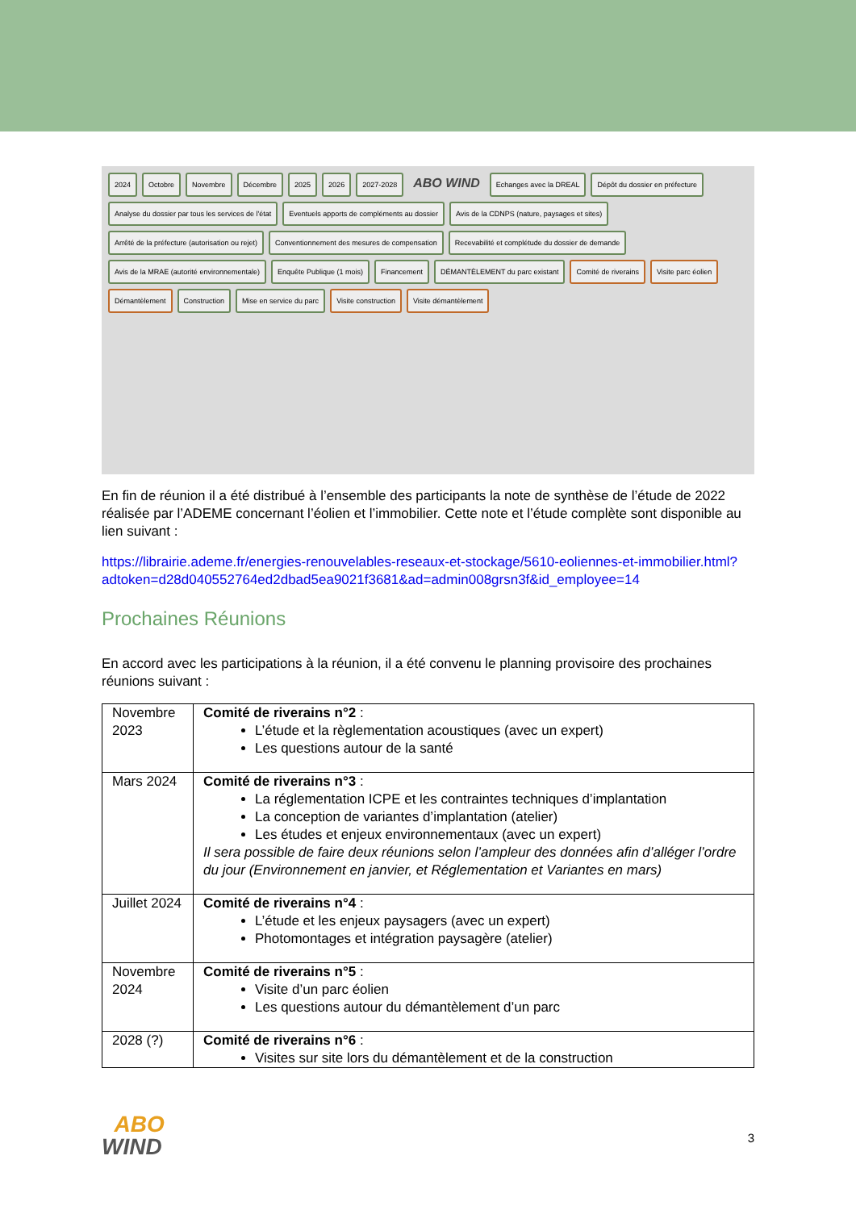2024 Octobre Novembre Décembre 2025 2026 2027-2028 ABO WIND Echanges avec la DREAL Dépôt du dossier en préfecture Analyse du dossier par tous les services de l'état Eventuels apports de compléments au dossier Avis de la CDNPS (nature, paysages et sites) Arrêté de la préfecture (autorisation ou rejet) Conventionnement des mesures de compensation Recevabilité et complétude du dossier de demande Avis de la MRAE (autorité environnementale) Enquête Publique (1 mois) Financement DÉMANTÈLEMENT du parc existant Comité de riverains Visite parc éolien Démantèlement Construction Mise en service du parc Visite construction Visite démantèlement
En fin de réunion il a été distribué à l’ensemble des participants la note de synthèse de l’étude de 2022 réalisée par l’ADEME concernant l’éolien et l’immobilier. Cette note et l’étude complète sont disponible au lien suivant :
https://librairie.ademe.fr/energies-renouvelables-reseaux-et-stockage/5610-eoliennes-et-immobilier.html?adtoken=d28d040552764ed2dbad5ea9021f3681&ad=admin008grsn3f&id_employee=14
Prochaines Réunions
En accord avec les participations à la réunion, il a été convenu le planning provisoire des prochaines réunions suivant :
| Novembre 2023 | Comité de riverains n°2 : L’étude et la règlementation acoustiques (avec un expert) Les questions autour de la santé |
| Mars 2024 | Comité de riverains n°3 : La réglementation ICPE et les contraintes techniques d’implantation La conception de variantes d’implantation (atelier) Les études et enjeux environnementaux (avec un expert) Il sera possible de faire deux réunions selon l’ampleur des données afin d’alléger l’ordre du jour (Environnement en janvier, et Réglementation et Variantes en mars) |
| Juillet 2024 | Comité de riverains n°4 : L’étude et les enjeux paysagers (avec un expert) Photomontages et intégration paysagère (atelier) |
| Novembre 2024 | Comité de riverains n°5 : Visite d’un parc éolien Les questions autour du démantèlement d’un parc |
| 2028 (?) | Comité de riverains n°6 : Visites sur site lors du démantèlement et de la construction |
ABO
WIND
3